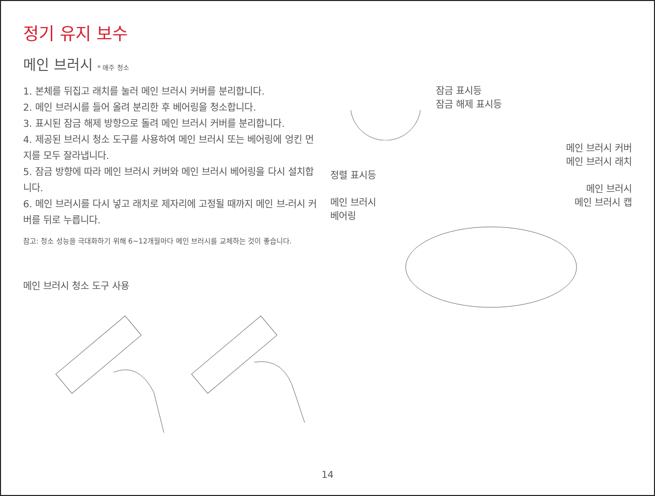정기 유지 보수
메인 브러시 * 매주 청소
1. 본체를 뒤집고 래치를 눌러 메인 브러시 커버를 분리합니다.
2. 메인 브러시를 들어 올려 분리한 후 베어링을 청소합니다.
3. 표시된 잠금 해제 방향으로 돌려 메인 브러시 커버를 분리합니다.
4. 제공된 브러시 청소 도구를 사용하여 메인 브러시 또는 베어링에 엉킨 먼지를 모두 잘라냅니다.
5. 잠금 방향에 따라 메인 브러시 커버와 메인 브러시 베어링을 다시 설치합니다.
6. 메인 브러시를 다시 넣고 래치로 제자리에 고정될 때까지 메인 브-러시 커버를 뒤로 누릅니다.
참고: 청소 성능을 극대화하기 위해 6~12개월마다 메인 브러시를 교체하는 것이 좋습니다.
메인 브러시 청소 도구 사용
잠금 표시등
잠금 해제 표시등
메인 브러시 커버
메인 브러시 래치
정렬 표시등
메인 브러시
메인 브러시
베어링 메인 브러시 캡
14